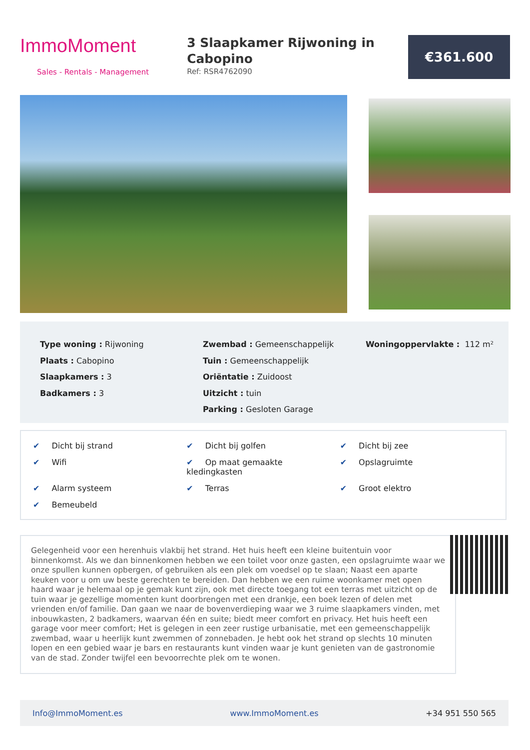ImmoMoment
Sales - Rentals - Management
3 Slaapkamer Rijwoning in Cabopino
Ref: RSR4762090
€361.600
Type woning : Rijwoning
Plaats : Cabopino
Slaapkamers : 3
Badkamers : 3
Zwembad : Gemeenschappelijk
Tuin : Gemeenschappelijk
Oriëntatie : Zuidoost
Uitzicht : tuin
Parking : Gesloten Garage
Woningoppervlakte : 112 m²
✔ Dicht bij strand
✔ Dicht bij golfen
✔ Dicht bij zee
✔ Wifi
✔ Op maat gemaakte kledingkasten
✔ Opslagruimte
✔ Alarm systeem
✔ Terras
✔ Groot elektro
✔ Bemeubeld
Gelegenheid voor een herenhuis vlakbij het strand. Het huis heeft een kleine buitentuin voor binnenkomst. Als we dan binnenkomen hebben we een toilet voor onze gasten, een opslagruimte waar we onze spullen kunnen opbergen, of gebruiken als een plek om voedsel op te slaan; Naast een aparte keuken voor u om uw beste gerechten te bereiden. Dan hebben we een ruime woonkamer met open haard waar je helemaal op je gemak kunt zijn, ook met directe toegang tot een terras met uitzicht op de tuin waar je gezellige momenten kunt doorbrengen met een drankje, een boek lezen of delen met vrienden en/of familie. Dan gaan we naar de bovenverdieping waar we 3 ruime slaapkamers vinden, met inbouwkasten, 2 badkamers, waarvan één en suite; biedt meer comfort en privacy. Het huis heeft een garage voor meer comfort; Het is gelegen in een zeer rustige urbanisatie, met een gemeenschappelijk zwembad, waar u heerlijk kunt zwemmen of zonnebaden. Je hebt ook het strand op slechts 10 minuten lopen en een gebied waar je bars en restaurants kunt vinden waar je kunt genieten van de gastronomie van de stad. Zonder twijfel een bevoorrechte plek om te wonen.
Info@ImmoMoment.es www.ImmoMoment.es +34 951 550 565